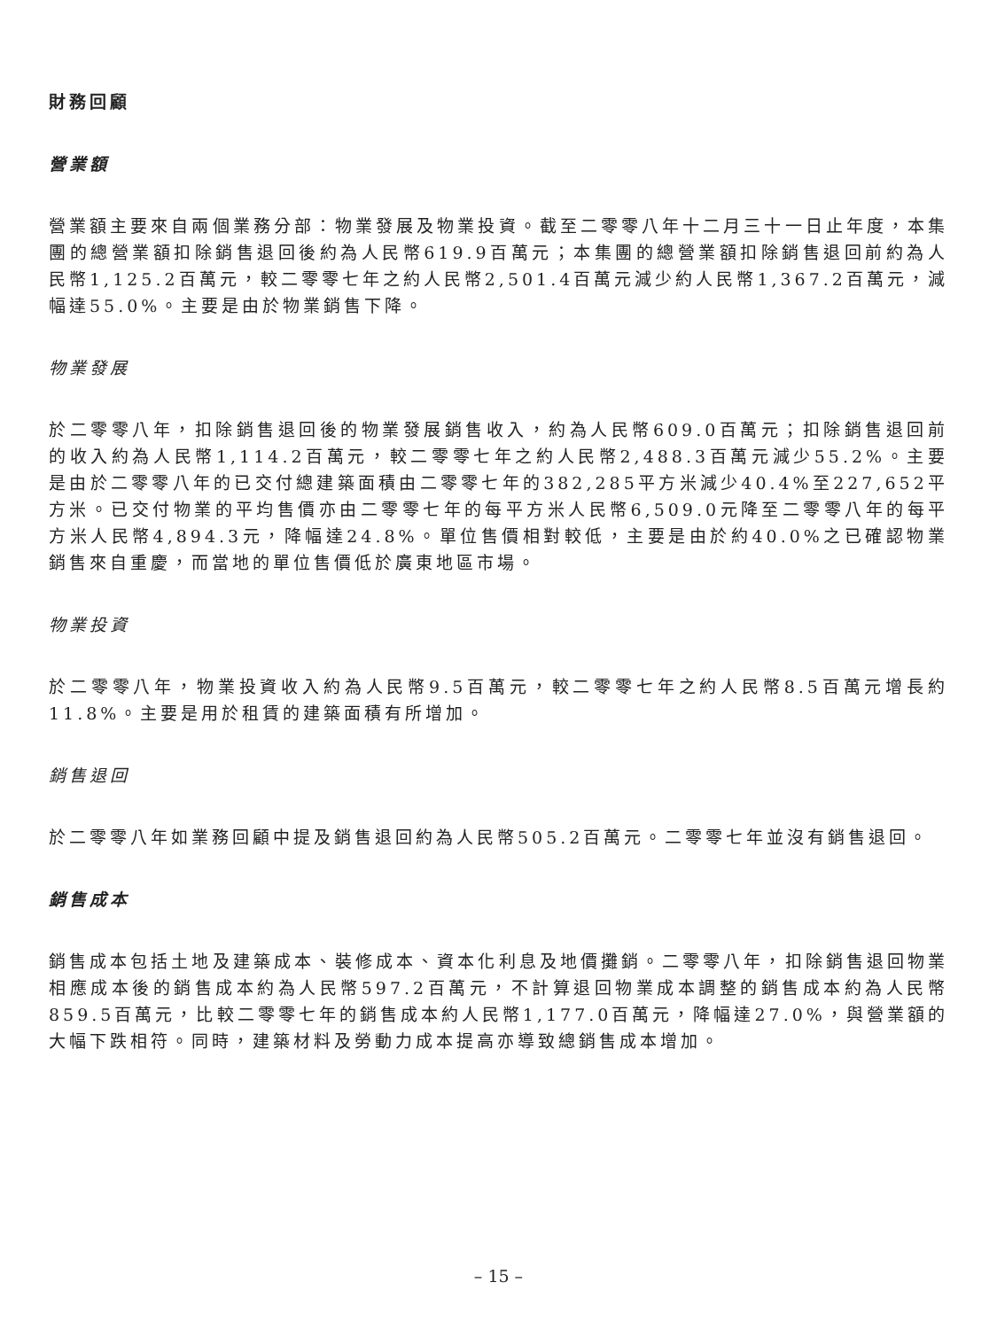財務回顧
營業額
營業額主要來自兩個業務分部：物業發展及物業投資。截至二零零八年十二月三十一日止年度，本集團的總營業額扣除銷售退回後約為人民幣619.9百萬元；本集團的總營業額扣除銷售退回前約為人民幣1,125.2百萬元，較二零零七年之約人民幣2,501.4百萬元減少約人民幣1,367.2百萬元，減幅達55.0%。主要是由於物業銷售下降。
物業發展
於二零零八年，扣除銷售退回後的物業發展銷售收入，約為人民幣609.0百萬元；扣除銷售退回前的收入約為人民幣1,114.2百萬元，較二零零七年之約人民幣2,488.3百萬元減少55.2%。主要是由於二零零八年的已交付總建築面積由二零零七年的382,285平方米減少40.4%至227,652平方米。已交付物業的平均售價亦由二零零七年的每平方米人民幣6,509.0元降至二零零八年的每平方米人民幣4,894.3元，降幅達24.8%。單位售價相對較低，主要是由於約40.0%之已確認物業銷售來自重慶，而當地的單位售價低於廣東地區市場。
物業投資
於二零零八年，物業投資收入約為人民幣9.5百萬元，較二零零七年之約人民幣8.5百萬元增長約11.8%。主要是用於租賃的建築面積有所增加。
銷售退回
於二零零八年如業務回顧中提及銷售退回約為人民幣505.2百萬元。二零零七年並沒有銷售退回。
銷售成本
銷售成本包括土地及建築成本、裝修成本、資本化利息及地價攤銷。二零零八年，扣除銷售退回物業相應成本後的銷售成本約為人民幣597.2百萬元，不計算退回物業成本調整的銷售成本約為人民幣859.5百萬元，比較二零零七年的銷售成本約人民幣1,177.0百萬元，降幅達27.0%，與營業額的大幅下跌相符。同時，建築材料及勞動力成本提高亦導致總銷售成本增加。
– 15 –